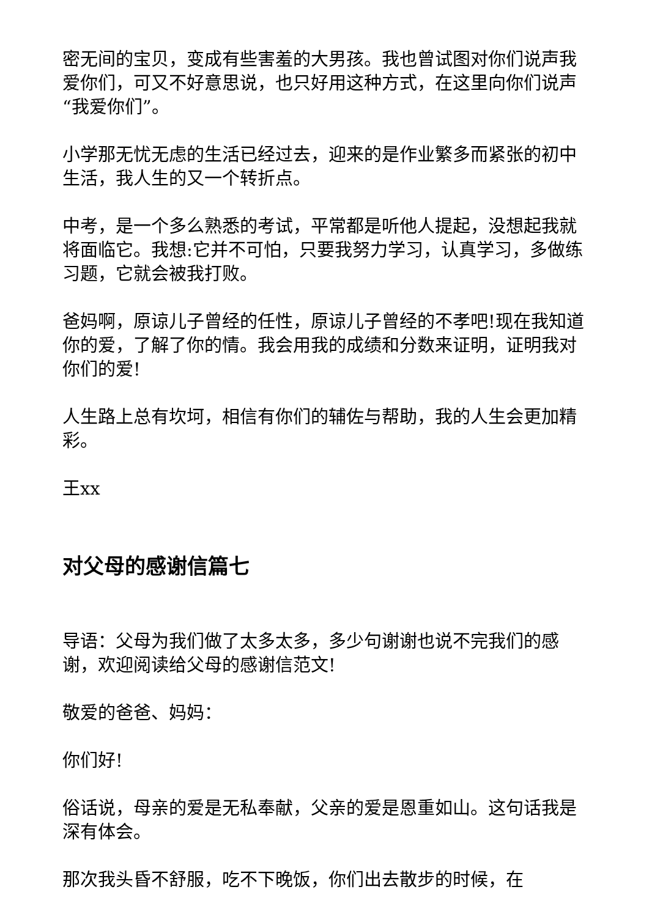密无间的宝贝，变成有些害羞的大男孩。我也曾试图对你们说声我爱你们，可又不好意思说，也只好用这种方式，在这里向你们说声“我爱你们”。
小学那无忧无虑的生活已经过去，迎来的是作业繁多而紧张的初中生活，我人生的又一个转折点。
中考，是一个多么熟悉的考试，平常都是听他人提起，没想起我就将面临它。我想:它并不可怕，只要我努力学习，认真学习，多做练习题，它就会被我打败。
爸妈啊，原谅儿子曾经的任性，原谅儿子曾经的不孝吧!现在我知道你的爱，了解了你的情。我会用我的成绩和分数来证明，证明我对你们的爱!
人生路上总有坎坷，相信有你们的辅佐与帮助，我的人生会更加精彩。
王xx
对父母的感谢信篇七
导语：父母为我们做了太多太多，多少句谢谢也说不完我们的感谢，欢迎阅读给父母的感谢信范文!
敬爱的爸爸、妈妈：
你们好!
俗话说，母亲的爱是无私奉献，父亲的爱是恩重如山。这句话我是深有体会。
那次我头昏不舒服，吃不下晚饭，你们出去散步的时候，在